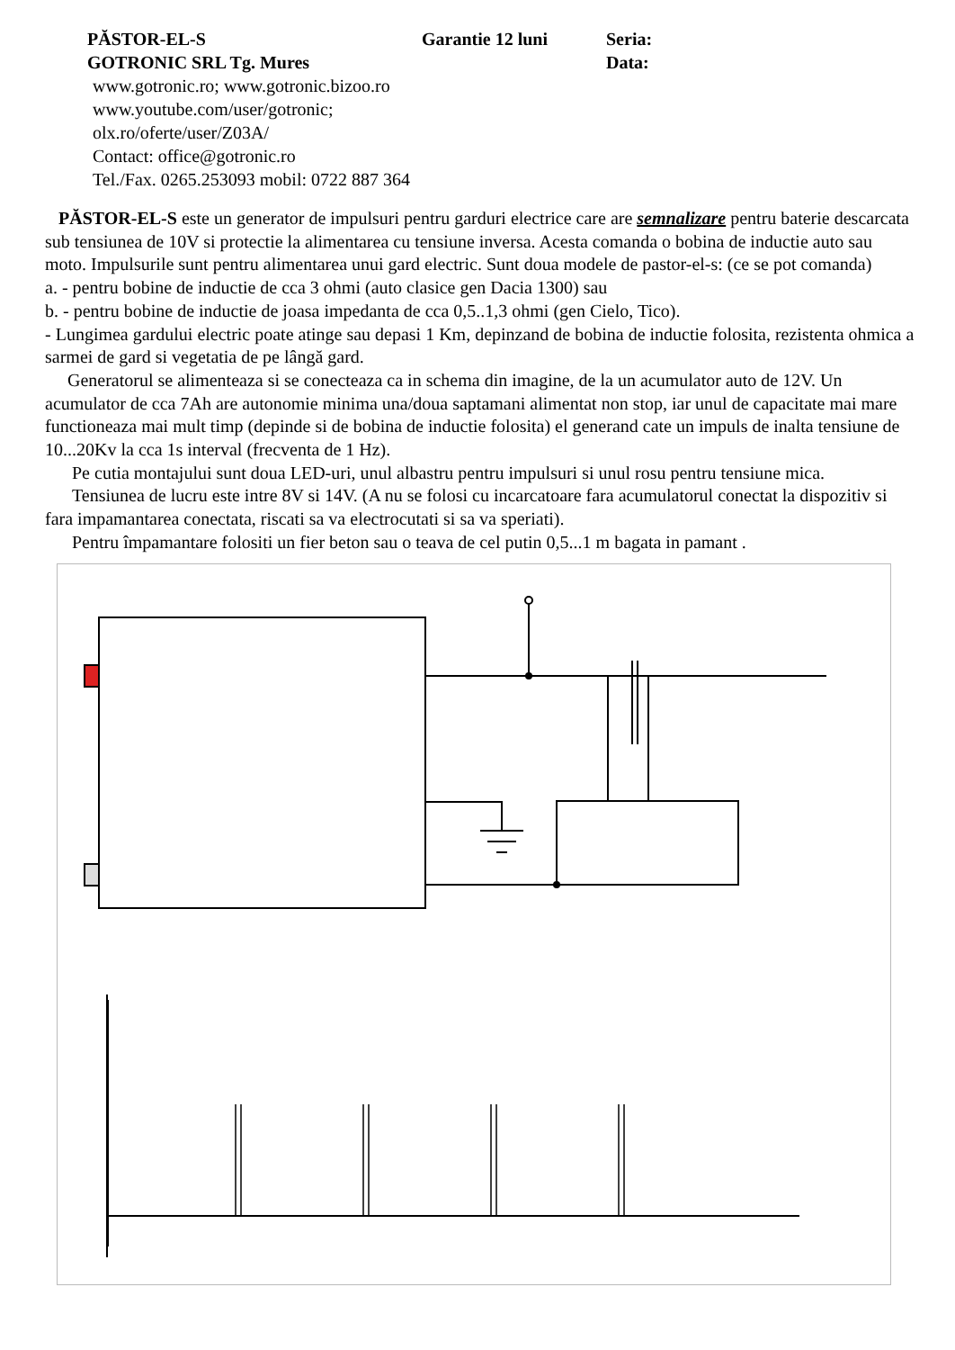PĂSTOR-EL-S Garantie 12 luni Seria:
GOTRONIC SRL Tg. Mures Data:
www.gotronic.ro; www.gotronic.bizoo.ro
www.youtube.com/user/gotronic;
olx.ro/oferte/user/Z03A/
Contact: office@gotronic.ro
Tel./Fax. 0265.253093 mobil: 0722 887 364
PĂSTOR-EL-S este un generator de impulsuri pentru garduri electrice care are semnalizare pentru baterie descarcata sub tensiunea de 10V si protectie la alimentarea cu tensiune inversa. Acesta comanda o bobina de inductie auto sau moto. Impulsurile sunt pentru alimentarea unui gard electric. Sunt doua modele de pastor-el-s: (ce se pot comanda)
a. - pentru bobine de inductie de cca 3 ohmi (auto clasice gen Dacia 1300) sau
b. - pentru bobine de inductie de joasa impedanta de cca 0,5..1,3 ohmi (gen Cielo, Tico).
- Lungimea gardului electric poate atinge sau depasi 1 Km, depinzand de bobina de inductie folosita, rezistenta ohmica a sarmei de gard si vegetatia de pe lângă gard.
Generatorul se alimenteaza si se conecteaza ca in schema din imagine, de la un acumulator auto de 12V. Un acumulator de cca 7Ah are autonomie minima una/doua saptamani alimentat non stop, iar unul de capacitate mai mare functioneaza mai mult timp (depinde si de bobina de inductie folosita) el generand cate un impuls de inalta tensiune de 10...20Kv la cca 1s interval (frecventa de 1 Hz).
Pe cutia montajului sunt doua LED-uri, unul albastru pentru impulsuri si unul rosu pentru tensiune mica.
Tensiunea de lucru este intre 8V si 14V. (A nu se folosi cu incarcatoare fara acumulatorul conectat la dispozitiv si fara impamantarea conectata, riscati sa va electrocutati si sa va speriati).
Pentru împamantare folositi un fier beton sau o teava de cel putin 0,5...1 m bagata in pamant .